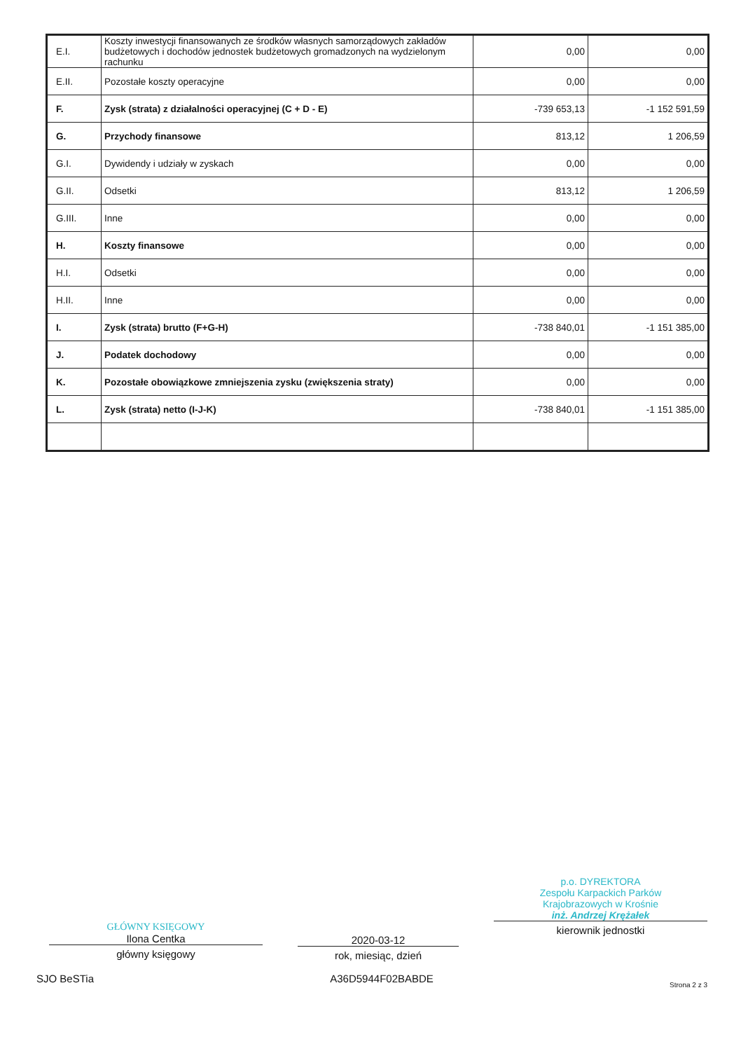| E.I. | Koszty inwestycji finansowanych ze środków własnych samorządowych zakładów budżetowych i dochodów jednostek budżetowych gromadzonych na wydzielonym rachunku | 0,00 | 0,00 |
| E.II. | Pozostałe koszty operacyjne | 0,00 | 0,00 |
| F. | Zysk (strata) z działalności operacyjnej (C + D - E) | -739 653,13 | -1 152 591,59 |
| G. | Przychody finansowe | 813,12 | 1 206,59 |
| G.I. | Dywidendy i udziały w zyskach | 0,00 | 0,00 |
| G.II. | Odsetki | 813,12 | 1 206,59 |
| G.III. | Inne | 0,00 | 0,00 |
| H. | Koszty finansowe | 0,00 | 0,00 |
| H.I. | Odsetki | 0,00 | 0,00 |
| H.II. | Inne | 0,00 | 0,00 |
| I. | Zysk (strata) brutto (F+G-H) | -738 840,01 | -1 151 385,00 |
| J. | Podatek dochodowy | 0,00 | 0,00 |
| K. | Pozostałe obowiązkowe zmniejszenia zysku (zwiększenia straty) | 0,00 | 0,00 |
| L. | Zysk (strata) netto (I-J-K) | -738 840,01 | -1 151 385,00 |
GŁÓWNY KSIĘGOWY
Ilona Centka
główny księgowy
2020-03-12
rok, miesiąc, dzień
p.o. DYREKTORA
Zespołu Karpackich Parków
Krajobrazowych w Krośnie
inż. Andrzej Krężałek
kierownik jednostki
SJO BeSTia A36D5944F02BABDE Strona 2 z 3